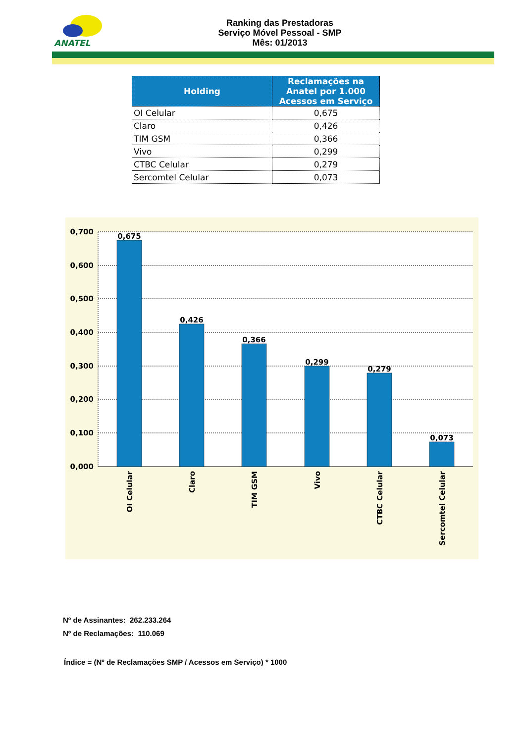ANATEL
Ranking das Prestadoras
Serviço Móvel Pessoal - SMP
Mês: 01/2013
| Holding | Reclamações na Anatel por 1.000 Acessos em Serviço |
| --- | --- |
| OI Celular | 0,675 |
| Claro | 0,426 |
| TIM GSM | 0,366 |
| Vivo | 0,299 |
| CTBC Celular | 0,279 |
| Sercomtel Celular | 0,073 |
0,700
0,600
0,500
0,400
0,300
0,200
0,100
0,000
0,675
0,426
0,366
0,299
0,279
0,073
OI Celular
Claro
TIM GSM
Vivo
CTBC Celular
Sercomtel Celular
Nº de Assinantes: 262.233.264
Nº de Reclamações: 110.069
Índice = (Nº de Reclamações SMP / Acessos em Serviço) * 1000